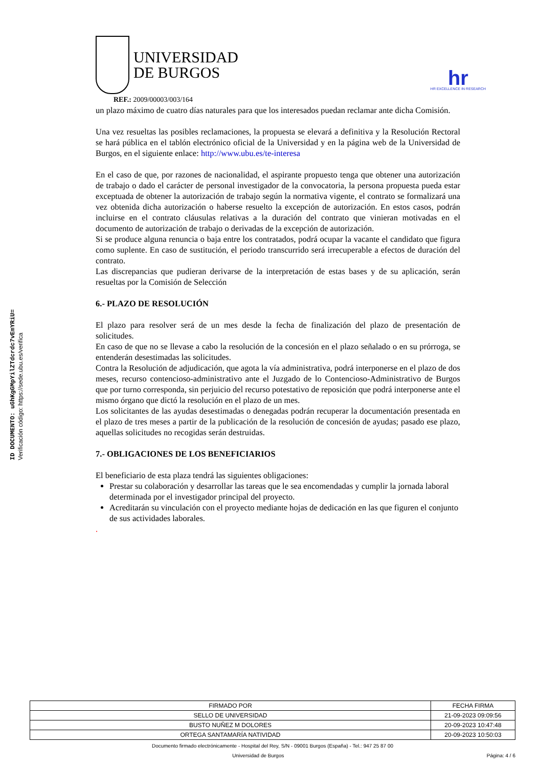ID DOCUMENTO: uGhKgGMpYilZTdcrdc7vEmYRiU=
Verificación código: https://sede.ubu.es/verifica
UNIVERSIDAD
DE BURGOS
hr
HR EXCELLENCE IN RESEARCH
REF.: 2009/00003/003/164
un plazo máximo de cuatro días naturales para que los interesados puedan reclamar ante dicha Comisión.
Una vez resueltas las posibles reclamaciones, la propuesta se elevará a definitiva y la Resolución Rectoral se hará pública en el tablón electrónico oficial de la Universidad y en la página web de la Universidad de Burgos, en el siguiente enlace: http://www.ubu.es/te-interesa
En el caso de que, por razones de nacionalidad, el aspirante propuesto tenga que obtener una autorización de trabajo o dado el carácter de personal investigador de la convocatoria, la persona propuesta pueda estar exceptuada de obtener la autorización de trabajo según la normativa vigente, el contrato se formalizará una vez obtenida dicha autorización o haberse resuelto la excepción de autorización. En estos casos, podrán incluirse en el contrato cláusulas relativas a la duración del contrato que vinieran motivadas en el documento de autorización de trabajo o derivadas de la excepción de autorización.
Si se produce alguna renuncia o baja entre los contratados, podrá ocupar la vacante el candidato que figura como suplente. En caso de sustitución, el periodo transcurrido será irrecuperable a efectos de duración del contrato.
Las discrepancias que pudieran derivarse de la interpretación de estas bases y de su aplicación, serán resueltas por la Comisión de Selección
6.- PLAZO DE RESOLUCIÓN
El plazo para resolver será de un mes desde la fecha de finalización del plazo de presentación de solicitudes.
En caso de que no se llevase a cabo la resolución de la concesión en el plazo señalado o en su prórroga, se entenderán desestimadas las solicitudes.
Contra la Resolución de adjudicación, que agota la vía administrativa, podrá interponerse en el plazo de dos meses, recurso contencioso-administrativo ante el Juzgado de lo Contencioso-Administrativo de Burgos que por turno corresponda, sin perjuicio del recurso potestativo de reposición que podrá interponerse ante el mismo órgano que dictó la resolución en el plazo de un mes.
Los solicitantes de las ayudas desestimadas o denegadas podrán recuperar la documentación presentada en el plazo de tres meses a partir de la publicación de la resolución de concesión de ayudas; pasado ese plazo, aquellas solicitudes no recogidas serán destruidas.
7.- OBLIGACIONES DE LOS BENEFICIARIOS
El beneficiario de esta plaza tendrá las siguientes obligaciones:
Prestar su colaboración y desarrollar las tareas que le sea encomendadas y cumplir la jornada laboral determinada por el investigador principal del proyecto.
Acreditarán su vinculación con el proyecto mediante hojas de dedicación en las que figuren el conjunto de sus actividades laborales.
.
| FIRMADO POR | FECHA FIRMA |
| SELLO DE UNIVERSIDAD | 21-09-2023 09:09:56 |
| BUSTO NUÑEZ M DOLORES | 20-09-2023 10:47:48 |
| ORTEGA SANTAMARÍA NATIVIDAD | 20-09-2023 10:50:03 |
Documento firmado electrónicamente - Hospital del Rey, S/N - 09001 Burgos (España) - Tel.: 947 25 87 00
Universidad de Burgos Página: 4 / 6